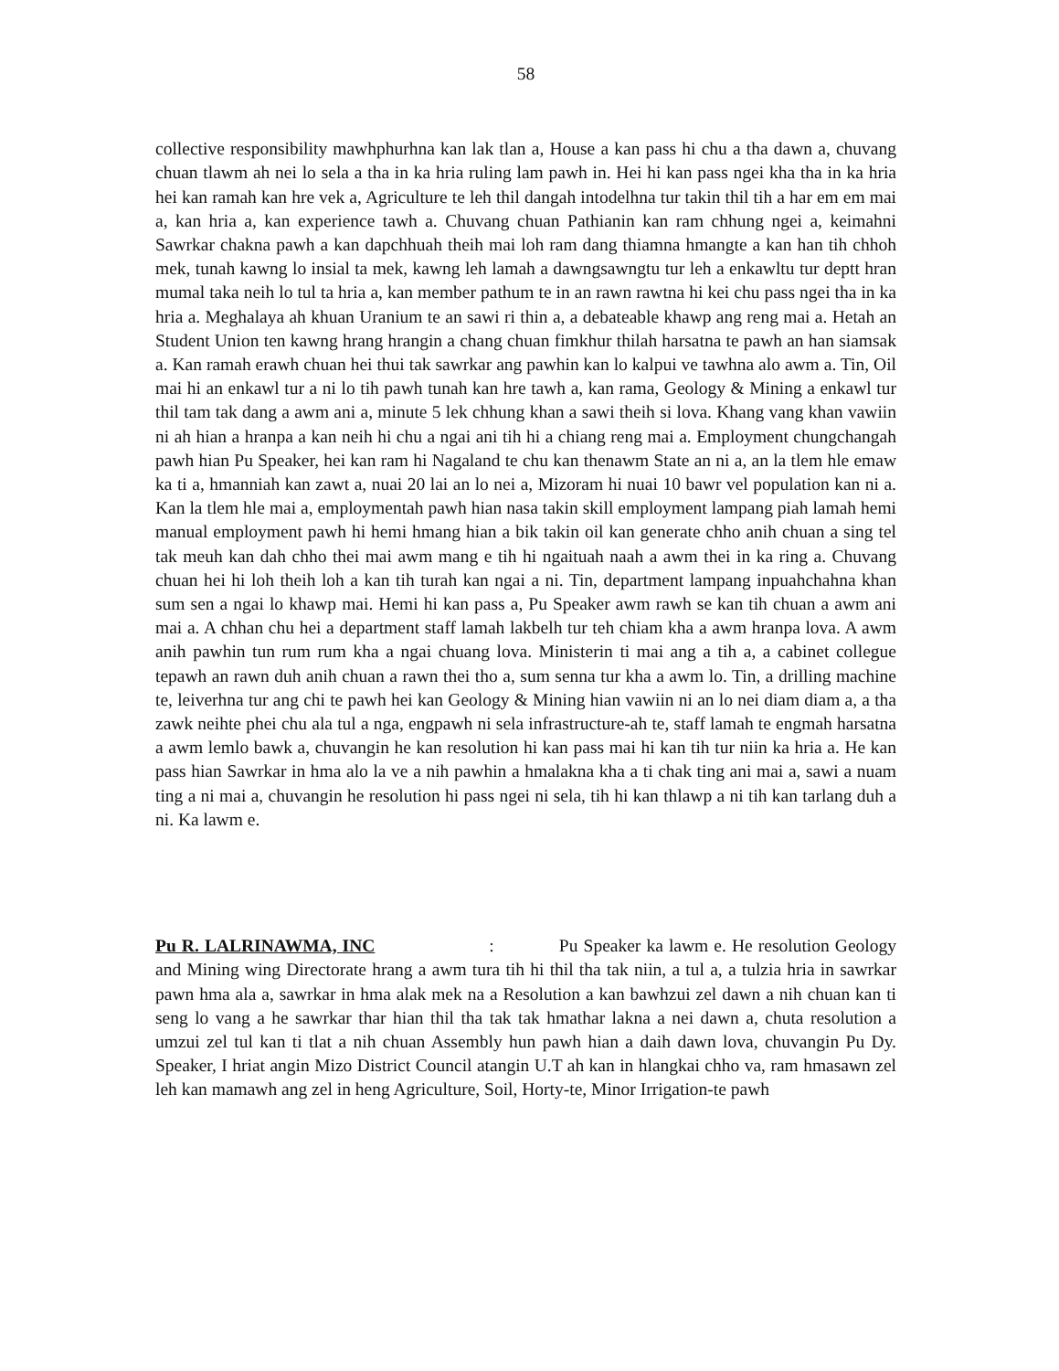58
collective responsibility mawhphurhna kan lak tlan a, House a kan pass hi chu a tha dawn a, chuvang chuan tlawm ah nei lo sela a tha in ka hria ruling lam pawh in. Hei hi kan pass ngei kha tha in ka hria hei kan ramah kan hre vek a, Agriculture te leh thil dangah intodelhna tur takin thil tih a har em em mai a, kan hria a, kan experience tawh a. Chuvang chuan Pathianin kan ram chhung ngei a, keimahni Sawrkar chakna pawh a kan dapchhuah theih mai loh ram dang thiamna hmangte a kan han tih chhoh mek, tunah kawng lo insial ta mek, kawng leh lamah a dawngsawngtu tur leh a enkawltu tur deptt hran mumal taka neih lo tul ta hria a, kan member pathum te in an rawn rawtna hi kei chu pass ngei tha in ka hria a. Meghalaya ah khuan Uranium te an sawi ri thin a, a debateable khawp ang reng mai a. Hetah an Student Union ten kawng hrang hrangin a chang chuan fimkhur thilah harsatna te pawh an han siamsak a. Kan ramah erawh chuan hei thui tak sawrkar ang pawhin kan lo kalpui ve tawhna alo awm a. Tin, Oil mai hi an enkawl tur a ni lo tih pawh tunah kan hre tawh a, kan rama, Geology & Mining a enkawl tur thil tam tak dang a awm ani a, minute 5 lek chhung khan a sawi theih si lova. Khang vang khan vawiin ni ah hian a hranpa a kan neih hi chu a ngai ani tih hi a chiang reng mai a. Employment chungchangah pawh hian Pu Speaker, hei kan ram hi Nagaland te chu kan thenawm State an ni a, an la tlem hle emaw ka ti a, hmanniah kan zawt a, nuai 20 lai an lo nei a, Mizoram hi nuai 10 bawr vel population kan ni a. Kan la tlem hle mai a, employmentah pawh hian nasa takin skill employment lampang piah lamah hemi manual employment pawh hi hemi hmang hian a bik takin oil kan generate chho anih chuan a sing tel tak meuh kan dah chho thei mai awm mang e tih hi ngaituah naah a awm thei in ka ring a. Chuvang chuan hei hi loh theih loh a kan tih turah kan ngai a ni. Tin, department lampang inpuahchahna khan sum sen a ngai lo khawp mai. Hemi hi kan pass a, Pu Speaker awm rawh se kan tih chuan a awm ani mai a. A chhan chu hei a department staff lamah lakbelh tur teh chiam kha a awm hranpa lova. A awm anih pawhin tun rum rum kha a ngai chuang lova. Ministerin ti mai ang a tih a, a cabinet collegue tepawh an rawn duh anih chuan a rawn thei tho a, sum senna tur kha a awm lo. Tin, a drilling machine te, leiverhna tur ang chi te pawh hei kan Geology & Mining hian vawiin ni an lo nei diam diam a, a tha zawk neihte phei chu ala tul a nga, engpawh ni sela infrastructure-ah te, staff lamah te engmah harsatna a awm lemlo bawk a, chuvangin he kan resolution hi kan pass mai hi kan tih tur niin ka hria a. He kan pass hian Sawrkar in hma alo la ve a nih pawhin a hmalakna kha a ti chak ting ani mai a, sawi a nuam ting a ni mai a, chuvangin he resolution hi pass ngei ni sela, tih hi kan thlawp a ni tih kan tarlang duh a ni. Ka lawm e.
Pu R. LALRINAWMA, INC : Pu Speaker ka lawm e. He resolution Geology and Mining wing Directorate hrang a awm tura tih hi thil tha tak niin, a tul a, a tulzia hria in sawrkar pawn hma ala a, sawrkar in hma alak mek na a Resolution a kan bawhzui zel dawn a nih chuan kan ti seng lo vang a he sawrkar thar hian thil tha tak tak hmathar lakna a nei dawn a, chuta resolution a umzui zel tul kan ti tlat a nih chuan Assembly hun pawh hian a daih dawn lova, chuvangin Pu Dy. Speaker, I hriat angin Mizo District Council atangin U.T ah kan in hlangkai chho va, ram hmasawn zel leh kan mamawh ang zel in heng Agriculture, Soil, Horty-te, Minor Irrigation-te pawh